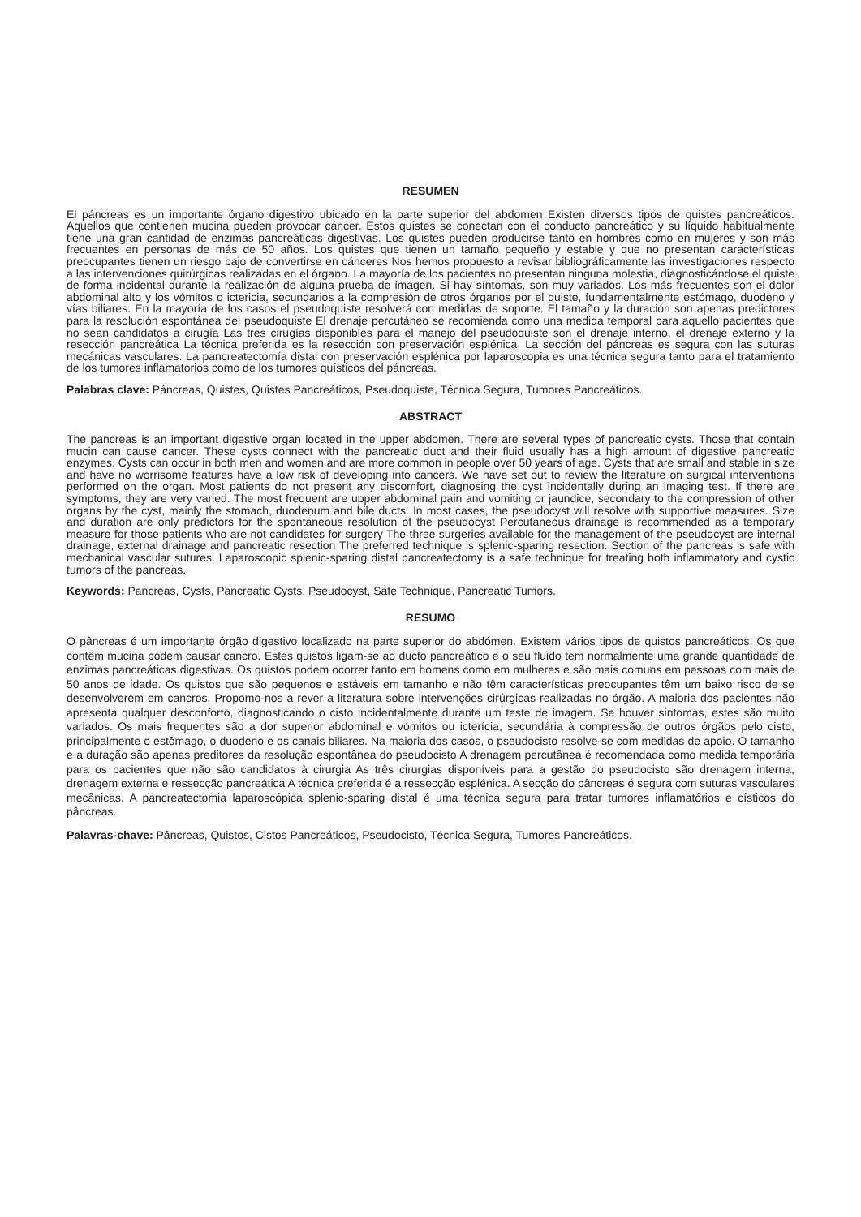RESUMEN
El páncreas es un importante órgano digestivo ubicado en la parte superior del abdomen Existen diversos tipos de quistes pancreáticos. Aquellos que contienen mucina pueden provocar cáncer. Estos quistes se conectan con el conducto pancreático y su líquido habitualmente tiene una gran cantidad de enzimas pancreáticas digestivas. Los quistes pueden producirse tanto en hombres como en mujeres y son más frecuentes en personas de más de 50 años. Los quistes que tienen un tamaño pequeño y estable y que no presentan características preocupantes tienen un riesgo bajo de convertirse en cánceres Nos hemos propuesto a revisar bibliográficamente las investigaciones respecto a las intervenciones quirúrgicas realizadas en el órgano. La mayoría de los pacientes no presentan ninguna molestia, diagnosticándose el quiste de forma incidental durante la realización de alguna prueba de imagen. Si hay síntomas, son muy variados. Los más frecuentes son el dolor abdominal alto y los vómitos o ictericia, secundarios a la compresión de otros órganos por el quiste, fundamentalmente estómago, duodeno y vías biliares. En la mayoría de los casos el pseudoquiste resolverá con medidas de soporte. El tamaño y la duración son apenas predictores para la resolución espontánea del pseudoquiste El drenaje percutáneo se recomienda como una medida temporal para aquello pacientes que no sean candidatos a cirugía Las tres cirugías disponibles para el manejo del pseudoquiste son el drenaje interno, el drenaje externo y la resección pancreática La técnica preferida es la resección con preservación esplénica. La sección del páncreas es segura con las suturas mecánicas vasculares. La pancreatectomía distal con preservación esplénica por laparoscopia es una técnica segura tanto para el tratamiento de los tumores inflamatorios como de los tumores quísticos del páncreas.
Palabras clave: Páncreas, Quistes, Quistes Pancreáticos, Pseudoquiste, Técnica Segura, Tumores Pancreáticos.
ABSTRACT
The pancreas is an important digestive organ located in the upper abdomen. There are several types of pancreatic cysts. Those that contain mucin can cause cancer. These cysts connect with the pancreatic duct and their fluid usually has a high amount of digestive pancreatic enzymes. Cysts can occur in both men and women and are more common in people over 50 years of age. Cysts that are small and stable in size and have no worrisome features have a low risk of developing into cancers. We have set out to review the literature on surgical interventions performed on the organ. Most patients do not present any discomfort, diagnosing the cyst incidentally during an imaging test. If there are symptoms, they are very varied. The most frequent are upper abdominal pain and vomiting or jaundice, secondary to the compression of other organs by the cyst, mainly the stomach, duodenum and bile ducts. In most cases, the pseudocyst will resolve with supportive measures. Size and duration are only predictors for the spontaneous resolution of the pseudocyst Percutaneous drainage is recommended as a temporary measure for those patients who are not candidates for surgery The three surgeries available for the management of the pseudocyst are internal drainage, external drainage and pancreatic resection The preferred technique is splenic-sparing resection. Section of the pancreas is safe with mechanical vascular sutures. Laparoscopic splenic-sparing distal pancreatectomy is a safe technique for treating both inflammatory and cystic tumors of the pancreas.
Keywords: Pancreas, Cysts, Pancreatic Cysts, Pseudocyst, Safe Technique, Pancreatic Tumors.
RESUMO
O pâncreas é um importante órgão digestivo localizado na parte superior do abdómen. Existem vários tipos de quistos pancreáticos. Os que contêm mucina podem causar cancro. Estes quistos ligam-se ao ducto pancreático e o seu fluido tem normalmente uma grande quantidade de enzimas pancreáticas digestivas. Os quistos podem ocorrer tanto em homens como em mulheres e são mais comuns em pessoas com mais de 50 anos de idade. Os quistos que são pequenos e estáveis em tamanho e não têm características preocupantes têm um baixo risco de se desenvolverem em cancros. Propomo-nos a rever a literatura sobre intervenções cirúrgicas realizadas no órgão. A maioria dos pacientes não apresenta qualquer desconforto, diagnosticando o cisto incidentalmente durante um teste de imagem. Se houver sintomas, estes são muito variados. Os mais frequentes são a dor superior abdominal e vómitos ou icterícia, secundária à compressão de outros órgãos pelo cisto, principalmente o estômago, o duodeno e os canais biliares. Na maioria dos casos, o pseudocisto resolve-se com medidas de apoio. O tamanho e a duração são apenas preditores da resolução espontânea do pseudocisto A drenagem percutânea é recomendada como medida temporária para os pacientes que não são candidatos à cirurgia As três cirurgias disponíveis para a gestão do pseudocisto são drenagem interna, drenagem externa e ressecção pancreática A técnica preferida é a ressecção esplénica. A secção do pâncreas é segura com suturas vasculares mecânicas. A pancreatectomia laparoscópica splenic-sparing distal é uma técnica segura para tratar tumores inflamatórios e císticos do pâncreas.
Palavras-chave: Pâncreas, Quistos, Cistos Pancreáticos, Pseudocisto, Técnica Segura, Tumores Pancreáticos.